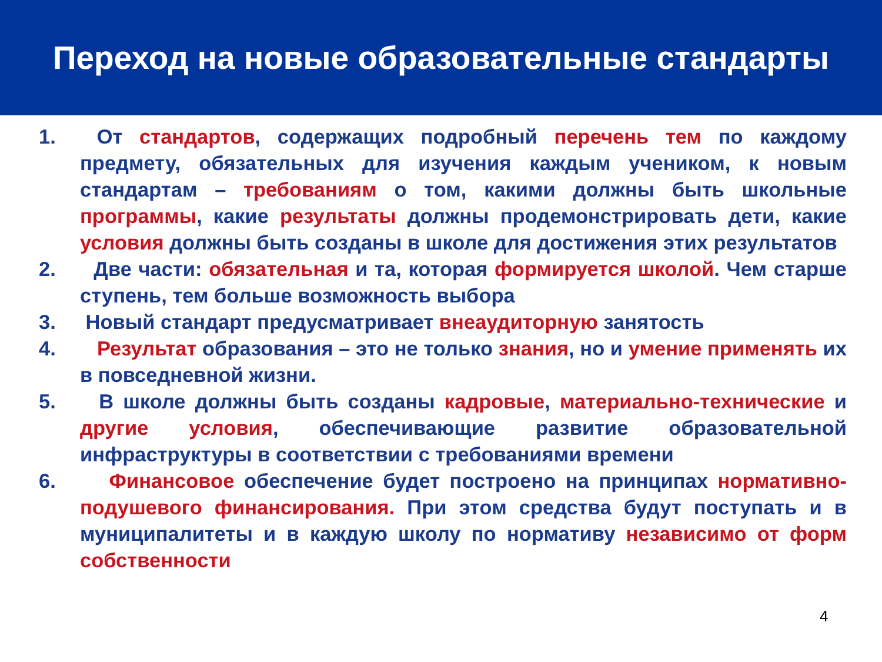Переход на новые образовательные стандарты
1. От стандартов, содержащих подробный перечень тем по каждому предмету, обязательных для изучения каждым учеником, к новым стандартам – требованиям о том, какими должны быть школьные программы, какие результаты должны продемонстрировать дети, какие условия должны быть созданы в школе для достижения этих результатов
2. Две части: обязательная и та, которая формируется школой. Чем старше ступень, тем больше возможность выбора
3. Новый стандарт предусматривает внеаудиторную занятость
4. Результат образования – это не только знания, но и умение применять их в повседневной жизни.
5. В школе должны быть созданы кадровые, материально-технические и другие условия, обеспечивающие развитие образовательной инфраструктуры в соответствии с требованиями времени
6. Финансовое обеспечение будет построено на принципах нормативно-подушевого финансирования. При этом средства будут поступать и в муниципалитеты и в каждую школу по нормативу независимо от форм собственности
4